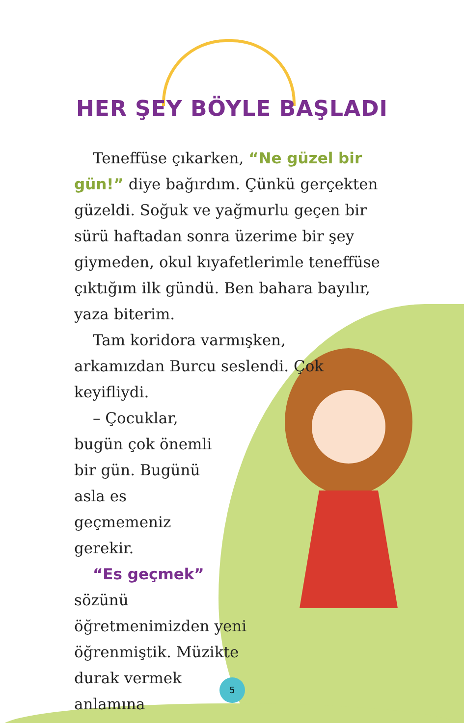HER ŞEY BÖYLE BAŞLADI
Teneffüse çıkarken, “Ne güzel bir gün!” diye bağırdım. Çünkü gerçekten güzeldi. Soğuk ve yağmurlu geçen bir sürü haftadan sonra üzerime bir şey giymeden, okul kıyafetlerimle teneffüse çıktığım ilk gündü. Ben bahara bayılır, yaza biterim.
Tam koridora varmışken, arkamızdan Burcu seslendi. Çok keyifliydi.
– Çocuklar, bugün çok önemli bir gün. Bugünü asla es geçmemeniz gerekir.
“Es geçmek” sözünü öğretmenimizden yeni öğrenmiştik. Müzikte durak vermek anlamına
5